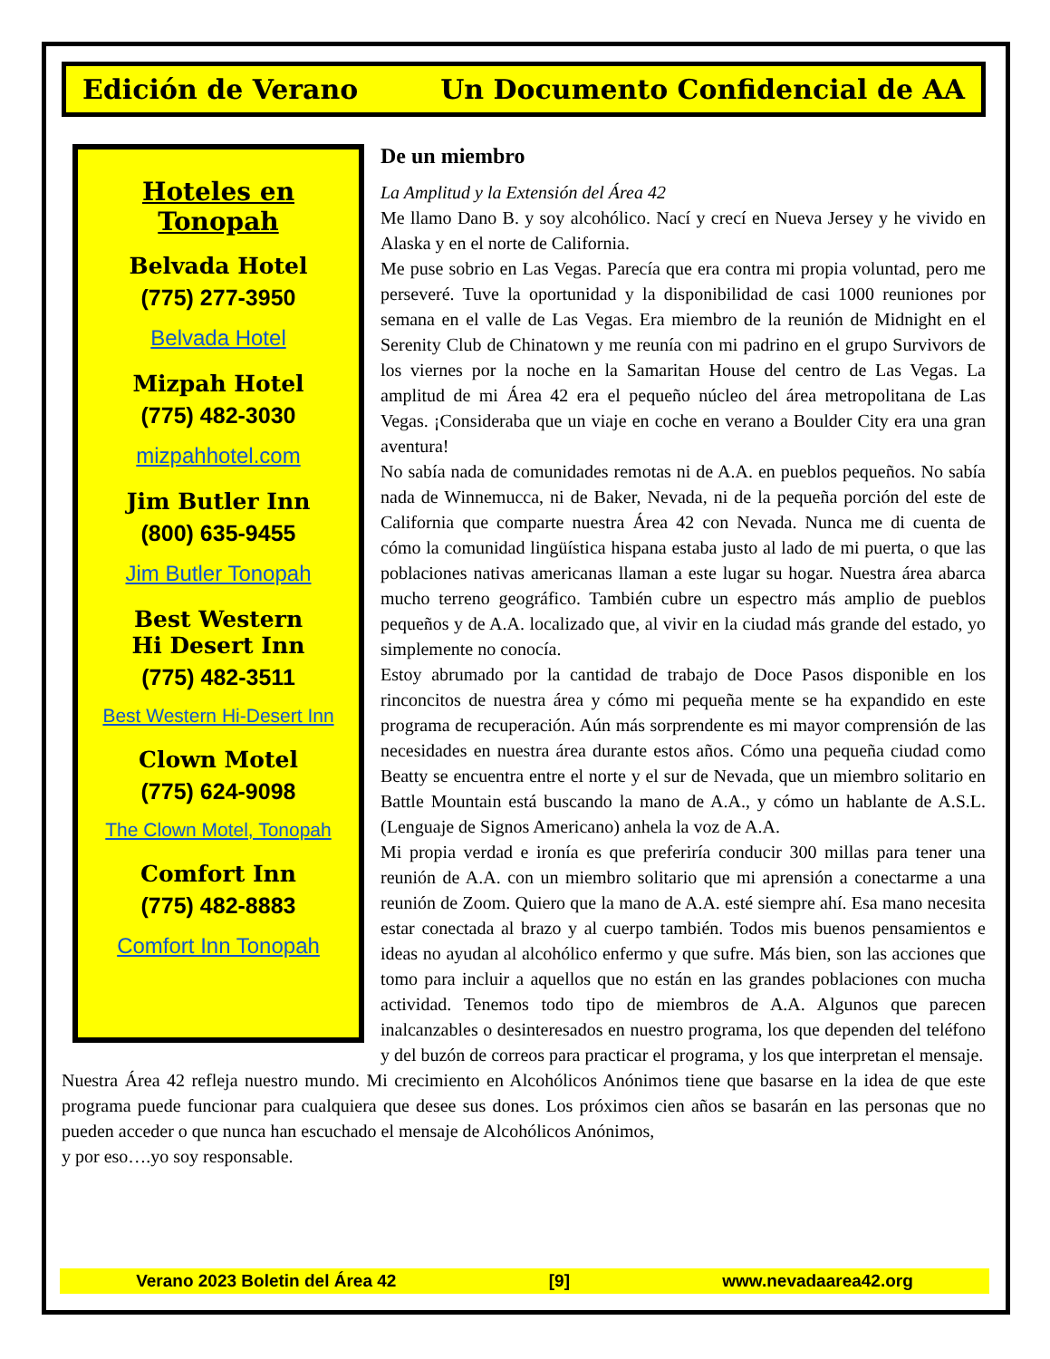Edición de Verano Un Documento Confidencial de AA
Hoteles en Tonopah
Belvada Hotel
(775) 277-3950
Belvada Hotel
Mizpah Hotel
(775) 482-3030
mizpahhotel.com
Jim Butler Inn
(800) 635-9455
Jim Butler Tonopah
Best Western
Hi Desert Inn
(775) 482-3511
Best Western Hi-Desert Inn
Clown Motel
(775) 624-9098
The Clown Motel, Tonopah
Comfort Inn
(775) 482-8883
Comfort Inn Tonopah
De un miembro
La Amplitud y la Extensión del Área 42
Me llamo Dano B. y soy alcohólico. Nací y crecí en Nueva Jersey y he vivido en Alaska y en el norte de California.
Me puse sobrio en Las Vegas. Parecía que era contra mi propia voluntad, pero me perseveré. Tuve la oportunidad y la disponibilidad de casi 1000 reuniones por semana en el valle de Las Vegas. Era miembro de la reunión de Midnight en el Serenity Club de Chinatown y me reunía con mi padrino en el grupo Survivors de los viernes por la noche en la Samaritan House del centro de Las Vegas. La amplitud de mi Área 42 era el pequeño núcleo del área metropolitana de Las Vegas. ¡Consideraba que un viaje en coche en verano a Boulder City era una gran aventura!
No sabía nada de comunidades remotas ni de A.A. en pueblos pequeños. No sabía nada de Winnemucca, ni de Baker, Nevada, ni de la pequeña porción del este de California que comparte nuestra Área 42 con Nevada. Nunca me di cuenta de cómo la comunidad lingüística hispana estaba justo al lado de mi puerta, o que las poblaciones nativas americanas llaman a este lugar su hogar. Nuestra área abarca mucho terreno geográfico. También cubre un espectro más amplio de pueblos pequeños y de A.A. localizado que, al vivir en la ciudad más grande del estado, yo simplemente no conocía.
Estoy abrumado por la cantidad de trabajo de Doce Pasos disponible en los rinconcitos de nuestra área y cómo mi pequeña mente se ha expandido en este programa de recuperación. Aún más sorprendente es mi mayor comprensión de las necesidades en nuestra área durante estos años. Cómo una pequeña ciudad como Beatty se encuentra entre el norte y el sur de Nevada, que un miembro solitario en Battle Mountain está buscando la mano de A.A., y cómo un hablante de A.S.L. (Lenguaje de Signos Americano) anhela la voz de A.A.
Mi propia verdad e ironía es que preferiría conducir 300 millas para tener una reunión de A.A. con un miembro solitario que mi aprensión a conectarme a una reunión de Zoom. Quiero que la mano de A.A. esté siempre ahí. Esa mano necesita estar conectada al brazo y al cuerpo también. Todos mis buenos pensamientos e ideas no ayudan al alcohólico enfermo y que sufre. Más bien, son las acciones que tomo para incluir a aquellos que no están en las grandes poblaciones con mucha actividad. Tenemos todo tipo de miembros de A.A. Algunos que parecen inalcanzables o desinteresados en nuestro programa, los que dependen del teléfono y del buzón de correos para practicar el programa, y los que interpretan el mensaje.
Nuestra Área 42 refleja nuestro mundo. Mi crecimiento en Alcohólicos Anónimos tiene que basarse en la idea de que este programa puede funcionar para cualquiera que desee sus dones. Los próximos cien años se basarán en las personas que no pueden acceder o que nunca han escuchado el mensaje de Alcohólicos Anónimos,
y por eso….yo soy responsable.
Verano 2023 Boletin del Área 42 [9] www.nevadaarea42.org